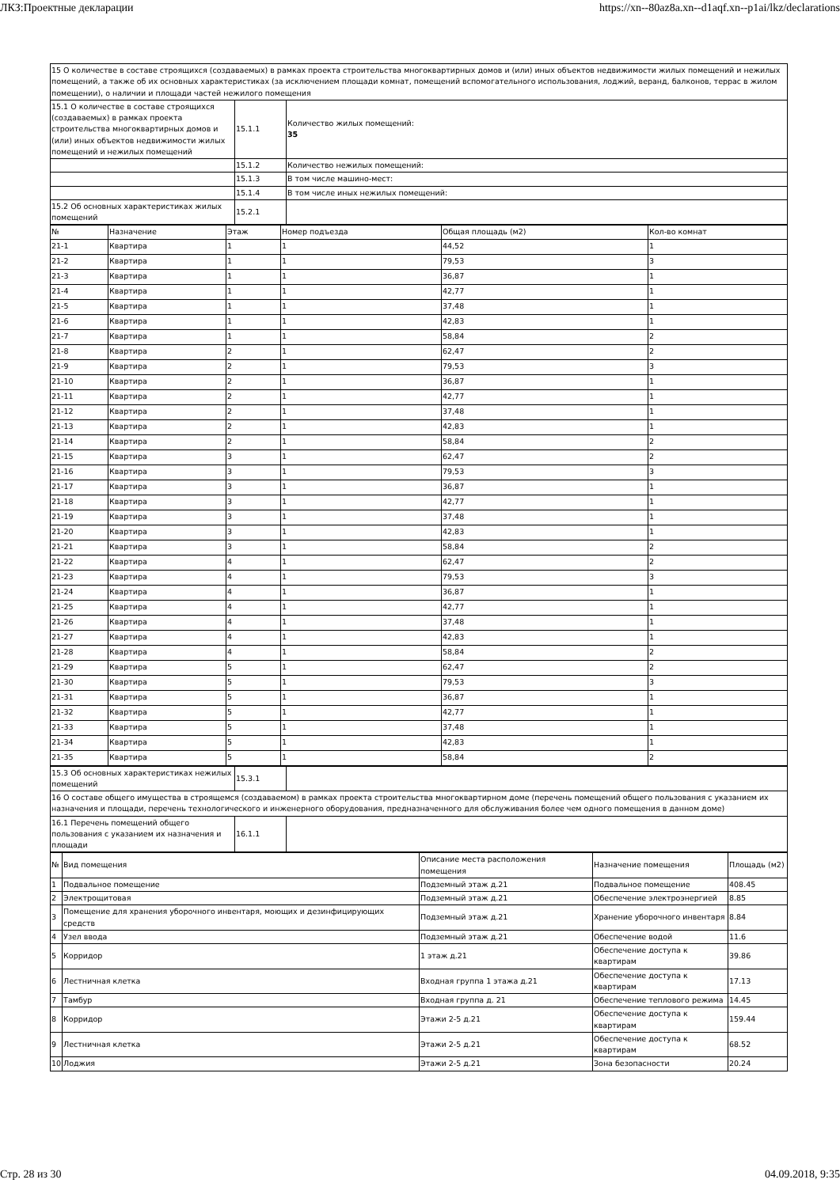ЛКЗ:Проектные декларации https://xn--80az8a.xn--d1aqf.xn--p1ai/lkz/declarations
| 15 О количестве в составе строящихся (создаваемых) в рамках проекта строительства многоквартирных домов и (или) иных объектов недвижимости жилых помещений и нежилых помещений, а также об их основных характеристиках (за исключением площади комнат, помещений вспомогательного использования, лоджий, веранд, балконов, террас в жилом помещении), о наличии и площади частей нежилого помещения | | |
| 15.1 О количестве в составе строящихся (создаваемых) в рамках проекта строительства многоквартирных домов и (или) иных объектов недвижимости жилых помещений и нежилых помещений | 15.1.1 | Количество жилых помещений: 35 |
| | 15.1.2 | Количество нежилых помещений: |
| | 15.1.3 | В том числе машино-мест: |
| | 15.1.4 | В том числе иных нежилых помещений: |
| 15.2 Об основных характеристиках жилых помещений | 15.2.1 | |
| № | Назначение | Этаж | Номер подъезда | Общая площадь (м2) | Кол-во комнат |
| --- | --- | --- | --- | --- | --- |
| 21-1 | Квартира | 1 | 1 | 44,52 | 1 |
| 21-2 | Квартира | 1 | 1 | 79,53 | 3 |
| 21-3 | Квартира | 1 | 1 | 36,87 | 1 |
| 21-4 | Квартира | 1 | 1 | 42,77 | 1 |
| 21-5 | Квартира | 1 | 1 | 37,48 | 1 |
| 21-6 | Квартира | 1 | 1 | 42,83 | 1 |
| 21-7 | Квартира | 1 | 1 | 58,84 | 2 |
| 21-8 | Квартира | 2 | 1 | 62,47 | 2 |
| 21-9 | Квартира | 2 | 1 | 79,53 | 3 |
| 21-10 | Квартира | 2 | 1 | 36,87 | 1 |
| 21-11 | Квартира | 2 | 1 | 42,77 | 1 |
| 21-12 | Квартира | 2 | 1 | 37,48 | 1 |
| 21-13 | Квартира | 2 | 1 | 42,83 | 1 |
| 21-14 | Квартира | 2 | 1 | 58,84 | 2 |
| 21-15 | Квартира | 3 | 1 | 62,47 | 2 |
| 21-16 | Квартира | 3 | 1 | 79,53 | 3 |
| 21-17 | Квартира | 3 | 1 | 36,87 | 1 |
| 21-18 | Квартира | 3 | 1 | 42,77 | 1 |
| 21-19 | Квартира | 3 | 1 | 37,48 | 1 |
| 21-20 | Квартира | 3 | 1 | 42,83 | 1 |
| 21-21 | Квартира | 3 | 1 | 58,84 | 2 |
| 21-22 | Квартира | 4 | 1 | 62,47 | 2 |
| 21-23 | Квартира | 4 | 1 | 79,53 | 3 |
| 21-24 | Квартира | 4 | 1 | 36,87 | 1 |
| 21-25 | Квартира | 4 | 1 | 42,77 | 1 |
| 21-26 | Квартира | 4 | 1 | 37,48 | 1 |
| 21-27 | Квартира | 4 | 1 | 42,83 | 1 |
| 21-28 | Квартира | 4 | 1 | 58,84 | 2 |
| 21-29 | Квартира | 5 | 1 | 62,47 | 2 |
| 21-30 | Квартира | 5 | 1 | 79,53 | 3 |
| 21-31 | Квартира | 5 | 1 | 36,87 | 1 |
| 21-32 | Квартира | 5 | 1 | 42,77 | 1 |
| 21-33 | Квартира | 5 | 1 | 37,48 | 1 |
| 21-34 | Квартира | 5 | 1 | 42,83 | 1 |
| 21-35 | Квартира | 5 | 1 | 58,84 | 2 |
| 15.3 Об основных характеристиках нежилых помещений | 15.3.1 | |
| 16 О составе общего имущества в строящемся (создаваемом) в рамках проекта строительства многоквартирном доме (перечень помещений общего пользования с указанием их назначения и площади, перечень технологического и инженерного оборудования, предназначенного для обслуживания более чем одного помещения в данном доме) | | |
| 16.1 Перечень помещений общего пользования с указанием их назначения и площади | 16.1.1 | |
| № | Вид помещения | Описание места расположения помещения | Назначение помещения | Площадь (м2) |
| --- | --- | --- | --- | --- |
| 1 | Подвальное помещение | Подземный этаж д.21 | Подвальное помещение | 408.45 |
| 2 | Электрощитовая | Подземный этаж д.21 | Обеспечение электроэнергией | 8.85 |
| 3 | Помещение для хранения уборочного инвентаря, моющих и дезинфицирующих средств | Подземный этаж д.21 | Хранение уборочного инвентаря | 8.84 |
| 4 | Узел ввода | Подземный этаж д.21 | Обеспечение водой | 11.6 |
| 5 | Корридор | 1 этаж д.21 | Обеспечение доступа к квартирам | 39.86 |
| 6 | Лестничная клетка | Входная группа 1 этажа д.21 | Обеспечение доступа к квартирам | 17.13 |
| 7 | Тамбур | Входная группа д. 21 | Обеспечение теплового режима | 14.45 |
| 8 | Корридор | Этажи 2-5 д.21 | Обеспечение доступа к квартирам | 159.44 |
| 9 | Лестничная клетка | Этажи 2-5 д.21 | Обеспечение доступа к квартирам | 68.52 |
| 10 | Лоджия | Этажи 2-5 д.21 | Зона безопасности | 20.24 |
Стр. 28 из 30 04.09.2018, 9:35